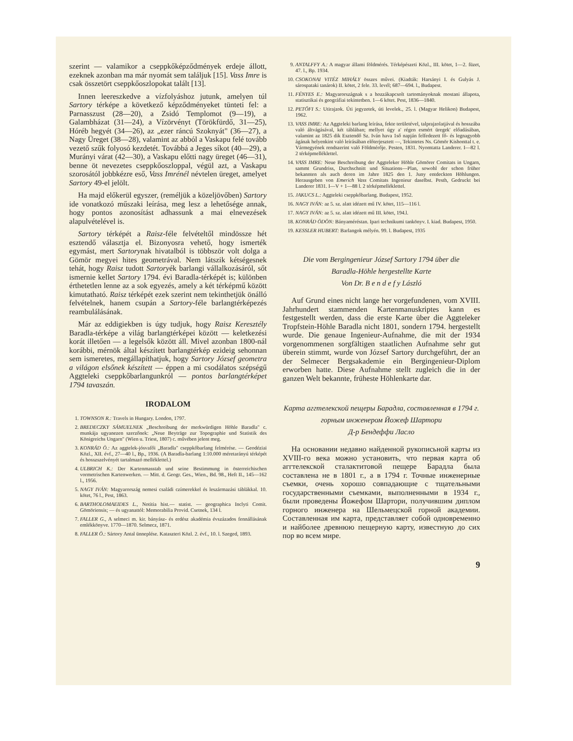szerint — valamikor a cseppkőképződmények erdeje állott, ezeknek azonban ma már nyomát sem találjuk [15]. Vass Imre is csak összetört cseppkőoszlopokat talált [13].
Innen leereszkedve a vízfolyáshoz jutunk, amelyen túl Sartory térképe a következő képződményeket tünteti fel: a Parnasszust (28—20), a Zsidó Templomot (9—19), a Galambházat (31—24), a Vízörvényt (Törökfürdő, 31—25), Hóréb hegyét (34—26), az „ezer ráncú Szoknyát" (36—27), a Nagy Üreget (38—28), valamint az abból a Vaskapu felé tovább vezető szűk folyosó kezdetét. Továbbá a Jeges síkot (40—29), a Murányi várat (42—30), a Vaskapu előtti nagy üreget (46—31), benne öt nevezetes cseppkőoszloppal, végül azt, a Vaskapu szorosától jobbkézre eső, Vass Imrénél névtelen üreget, amelyet Sartory 49-el jelölt.
Ha majd előkerül egyszer, (reméljük a közeljövőben) Sartory ide vonatkozó műszaki leírása, meg lesz a lehetősége annak, hogy pontos azonosítást adhassunk a mai elnevezések alapulvételével is.
Sartory térképét a Raisz-féle felvételtől mindössze hét esztendő választja el. Bizonyosra vehető, hogy ismerték egymást, mert Sartorynak hivatalból is többször volt dolga a Gömör megyei hites geometrával. Nem látszik kétségesnek tehát, hogy Raisz tudott Sartoryék barlangi vállalkozásáról, sőt ismernie kellet Sartory 1794. évi Baradla-térképét is; különben érthetetlen lenne az a sok egyezés, amely a két térképmű között kimutatható. Raisz térképét ezek szerint nem tekinthetjük önálló felvételnek, hanem csupán a Sartory-féle barlangtérképezés reambulálásának.
Már az eddigiekben is úgy tudjuk, hogy Raisz Keresztély Baradla-térképe a világ barlangtérképei között — keletkezési korát illetően — a legelsők között áll. Mivel azonban 1800-nál korábbi, mérnök által készített barlangtérkép ezideig sehonnan sem ismeretes, megállapíthatjuk, hogy Sartory József geometra a világon elsőnek készített — éppen a mi csodálatos szépségű Aggteleki cseppkőbarlangunkról — pontos barlangtérképet 1794 tavaszán.
IRODALOM
1. TOWNSON R.: Travels in Hungary. London, 1797.
2. BREDECZKY SÁMUELNEK „Beschreibung der merkwürdigen Höhle Baradla" c. munkája ugyanezen szerzőnek: „Neue Beyträge zur Topographie und Statistik des Königreichs Ungarn" (Wien u. Triest, 1807) c. művében jelent meg.
3. KONRÁD Ö.: Az aggtelek-jósvafői „Baradla" cseppkőbarlang felmérése. — Geodéziai Közl., XII. évf., 27—40 l., Bp., 1936. (A Baradla-barlang 1:10.000 méretarányú térképét és hosszszelvényét tartalmazó melléklettel.)
4. ULBRICH K.: Der Kartenmasstab und seine Bestimmung in österreichischen vormetrischen Kartenwerken. — Mitt. d. Geogr. Ges., Wien., Bd. 98., Heft II., 145—162 l., 1956.
5. NAGY IVÁN: Magyarország nemesi családi czímerekkel és leszármazási táblákkal. 10. kötet, 76 l., Pest, 1863.
6. BARTHOLOMAEIDES L., Notitia hist.— statist. — geographica Inclyti Comit. Gömöriensis; — és ugyanattól: Memorabilia Provid. Csetnek, 134 l.
7. FALLER G., A selmeci m. kir. bányász- és erdész akadémia évszázados fennállásának emlékkönyve. 1770—1870. Selmecz, 1871.
8. FALLER Ö.: Sártory Antal ünneplése. Kataszteri Közl. 2. évf., 10. l. Szeged, 1893.
9. ANTALFFY A.: A magyar állami földmérés. Térképészeti Közl., III. kötet, 1—2. füzet, 47. l., Bp. 1934.
10. CSOKONAI VITÉZ MIHÁLY összes művei. (Kiadták: Harsányi I. és Gulyás J. sárospataki tanárok) II. kötet, 2 fele. 33. levél; 687—694. l., Budapest.
11. FÉNYES E.: Magyarországnak s a hozzákapcsolt tartományoknak mostani állapota, statisztikai és geográfiai tekintetben. 1—6 kötet. Pest, 1836—1840.
12. PETŐFI S.: Utirajzok. Úti jegyzetek, úti levelek., 25. l. (Magyar Helikon) Budapest, 1962.
13. VASS IMRE: Az Aggteleki barlang leírása, fekte területével, talprajzolatjával és hosszába való áltvágásával, két táblában; mellyet úgy a' régen esmért üregek' előadásában, valamint az 1825 dik Esztendő Sz. Iván hava 1ső napján felfedezett fő- és legnagyobb ágának helyenkint való leírásában előterjesztett —, Tekintetes Ns. Gömör Kishonttal t. e. Vármegyének rendszerint való Földmérője. Pesten, 1831. Nyomtatta Landerer. I—82 l. 2 térképmelléklettel.
14. VASS IMRE: Neue Beschreibung der Aggteleker Höhle Gömörer Comitats in Ungarn, sammt Grundriss, Durchschnitt und Situations—Plan, sowohl der schon früher bekannten als auch deren im Jahre 1825 den 1. Juny entdeckten Höhlungen. Herausgeben von Emerich Vass Comitats Ingenieur daselbst. Pesth, Gedruckt bei Landerer 1831. I—V + 1—88 l. 2 térképmelléklettel.
15. JAKUCS L.: Aggteleki cseppkőbarlang. Budapest, 1952.
16. NAGY IVÁN: az 5. sz. alatt idézett mű IV. kötet, 115—116 l.
17. NAGY IVÁN: az 5. sz. alatt idézett mű III. kötet, 194.l.
18. KONRÁD ÖDÖN: Bányaméréstan. Ipari technikumi tankönyv. I. kiad. Budapest, 1950.
19. KESSLER HUBERT: Barlangok mélyén. 99. l. Budapest, 1935
Die vom Bergingenieur József Sartory 1794 über die
Baradla-Höhle hergestellte Karte
Von Dr. B e n d e f y László
Auf Grund eines nicht lange her vorgefundenen, vom XVIII. Jahrhundert stammenden Kartenmanuskriptes kann es festgestellt werden, dass die erste Karte über die Aggteleker Tropfstein-Höhle Baradla nicht 1801, sondern 1794. hergestellt wurde. Die genaue Ingenieur-Aufnahme, die mit der 1934 vorgenommenen sorgfältigen staatlichen Aufnahme sehr gut überein stimmt, wurde von József Sartory durchgeführt, der an der Selmecer Bergsakademie ein Bergingenieur-Diplom erworben hatte. Diese Aufnahme stellt zugleich die in der ganzen Welt bekannte, früheste Höhlenkarte dar.
Карта аггтелекской пещеры Барадла, составленная в 1794 г. горным инженером Йожеф Шартори
Д-р Бендеффи Ласло
На основании недавно найденной рукописьной карты из XVIII-го века можно установить, что первая карта об аггтелекской сталактитовой пещере Барадла была составлена не в 1801 г., а в 1794 г. Точные инженерные съемки, очень хорошо совпадающие с тщательными государственными съемками, выполненными в 1934 г., были проведены Йожефом Шартори, получившим диплом горного инженера на Шельмецской горной академии. Составленная им карта, представляет собой одновременно и найболее древнюю пещерную карту, известную до сих пор во всем мире.
9